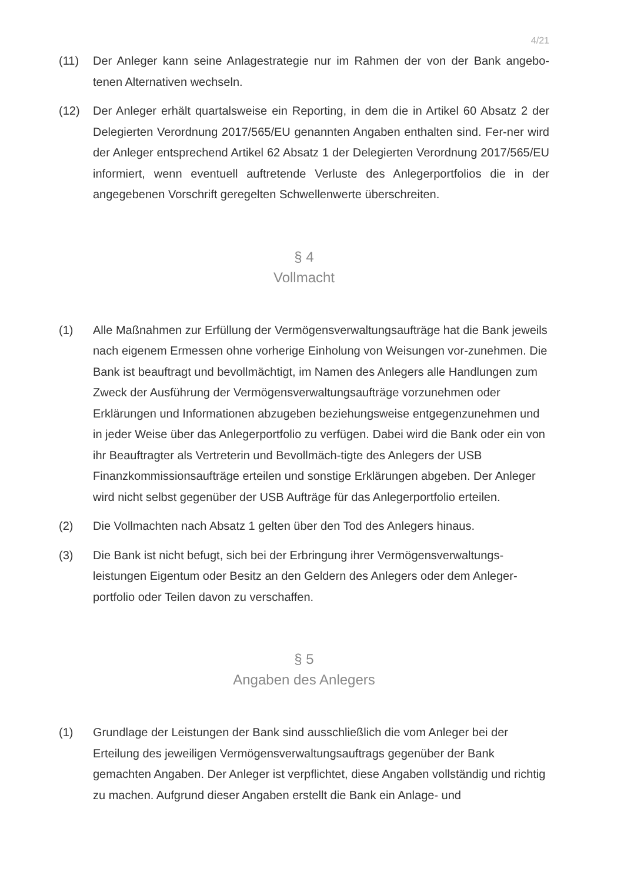4/21
(11) Der Anleger kann seine Anlagestrategie nur im Rahmen der von der Bank angebo-tenen Alternativen wechseln.
(12) Der Anleger erhält quartalsweise ein Reporting, in dem die in Artikel 60 Absatz 2 der Delegierten Verordnung 2017/565/EU genannten Angaben enthalten sind. Fer-ner wird der Anleger entsprechend Artikel 62 Absatz 1 der Delegierten Verordnung 2017/565/EU informiert, wenn eventuell auftretende Verluste des Anlegerportfolios die in der angegebenen Vorschrift geregelten Schwellenwerte überschreiten.
§ 4
Vollmacht
(1) Alle Maßnahmen zur Erfüllung der Vermögensverwaltungsaufträge hat die Bank jeweils nach eigenem Ermessen ohne vorherige Einholung von Weisungen vor-zunehmen. Die Bank ist beauftragt und bevollmächtigt, im Namen des Anlegers alle Handlungen zum Zweck der Ausführung der Vermögensverwaltungsaufträge vorzunehmen oder Erklärungen und Informationen abzugeben beziehungsweise entgegenzunehmen und in jeder Weise über das Anlegerportfolio zu verfügen. Dabei wird die Bank oder ein von ihr Beauftragter als Vertreterin und Bevollmäch-tigte des Anlegers der USB Finanzkommissionsaufträge erteilen und sonstige Erklärungen abgeben. Der Anleger wird nicht selbst gegenüber der USB Aufträge für das Anlegerportfolio erteilen.
(2) Die Vollmachten nach Absatz 1 gelten über den Tod des Anlegers hinaus.
(3) Die Bank ist nicht befugt, sich bei der Erbringung ihrer Vermögensverwaltungs-leistungen Eigentum oder Besitz an den Geldern des Anlegers oder dem Anleger-portfolio oder Teilen davon zu verschaffen.
§ 5
Angaben des Anlegers
(1) Grundlage der Leistungen der Bank sind ausschließlich die vom Anleger bei der Erteilung des jeweiligen Vermögensverwaltungsauftrags gegenüber der Bank gemachten Angaben. Der Anleger ist verpflichtet, diese Angaben vollständig und richtig zu machen. Aufgrund dieser Angaben erstellt die Bank ein Anlage- und